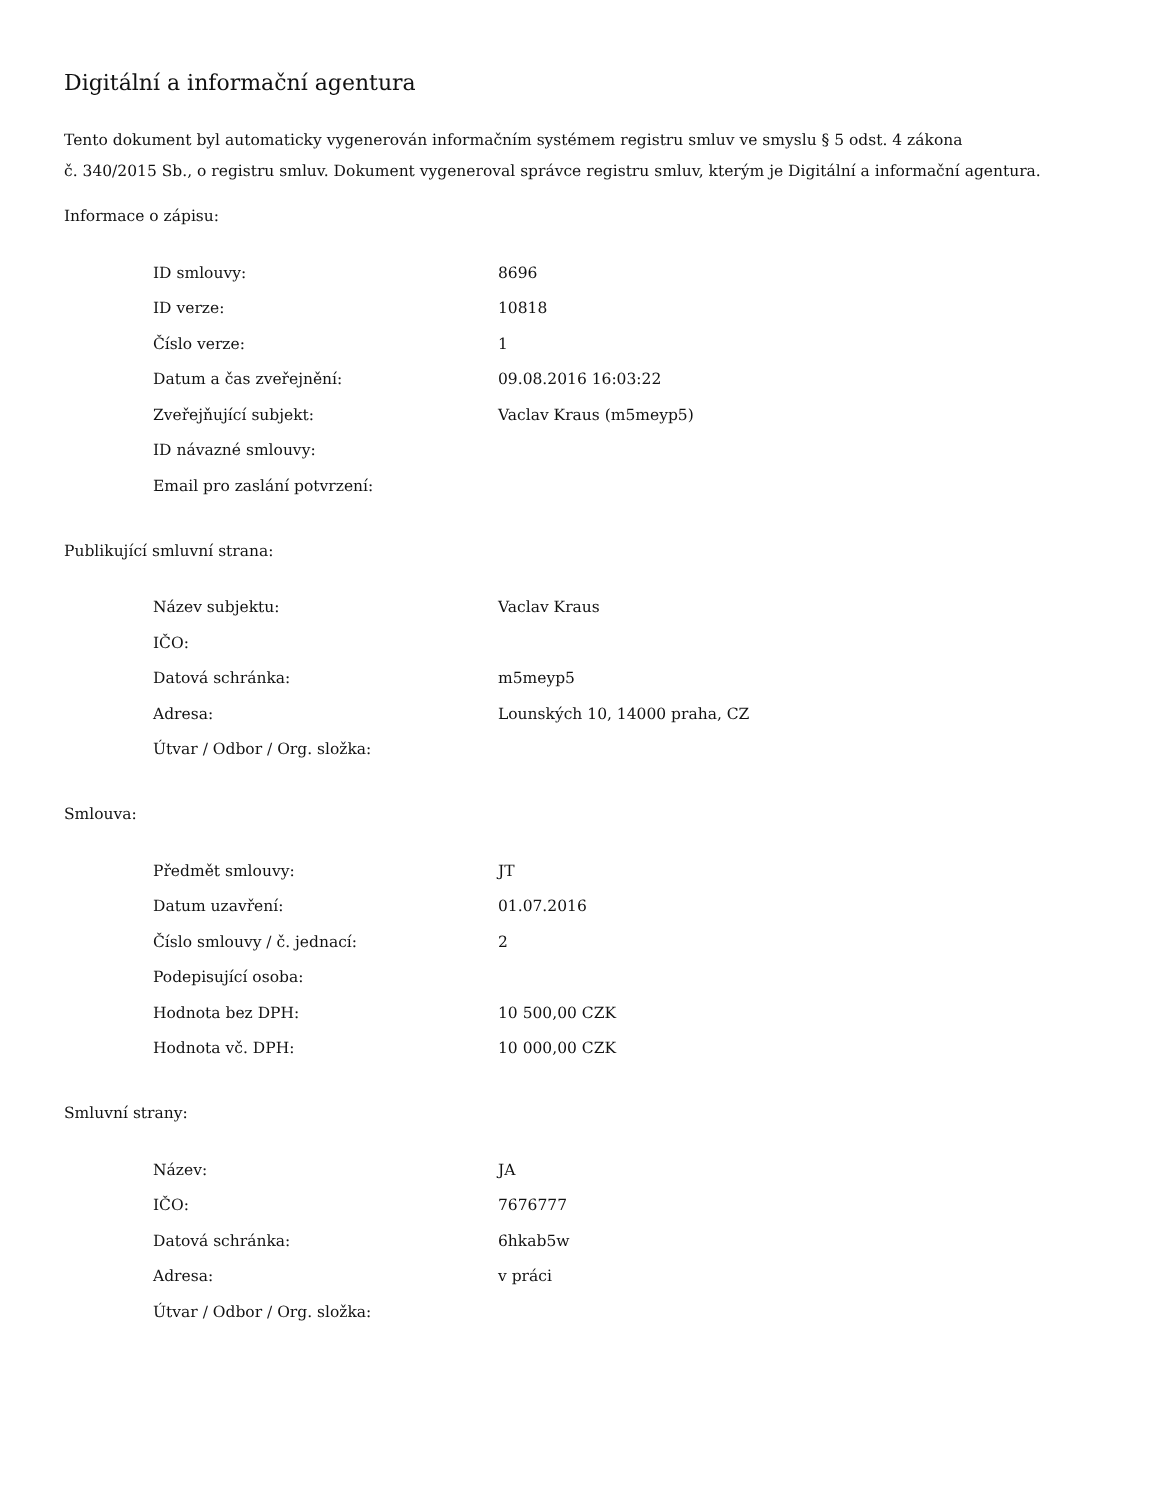Digitální a informační agentura
Tento dokument byl automaticky vygenerován informačním systémem registru smluv ve smyslu § 5 odst. 4 zákona
č. 340/2015 Sb., o registru smluv. Dokument vygeneroval správce registru smluv, kterým je Digitální a informační agentura.
Informace o zápisu:
| ID smlouvy: | 8696 |
| ID verze: | 10818 |
| Číslo verze: | 1 |
| Datum a čas zveřejnění: | 09.08.2016 16:03:22 |
| Zveřejňující subjekt: | Vaclav Kraus (m5meyp5) |
| ID návazné smlouvy: | |
| Email pro zaslání potvrzení: | |
Publikující smluvní strana:
| Název subjektu: | Vaclav Kraus |
| IČO: | |
| Datová schránka: | m5meyp5 |
| Adresa: | Lounských 10, 14000 praha, CZ |
| Útvar / Odbor / Org. složka: | |
Smlouva:
| Předmět smlouvy: | JT |
| Datum uzavření: | 01.07.2016 |
| Číslo smlouvy / č. jednací: | 2 |
| Podepisující osoba: | |
| Hodnota bez DPH: | 10 500,00 CZK |
| Hodnota vč. DPH: | 10 000,00 CZK |
Smluvní strany:
| Název: | JA |
| IČO: | 7676777 |
| Datová schránka: | 6hkab5w |
| Adresa: | v práci |
| Útvar / Odbor / Org. složka: | |